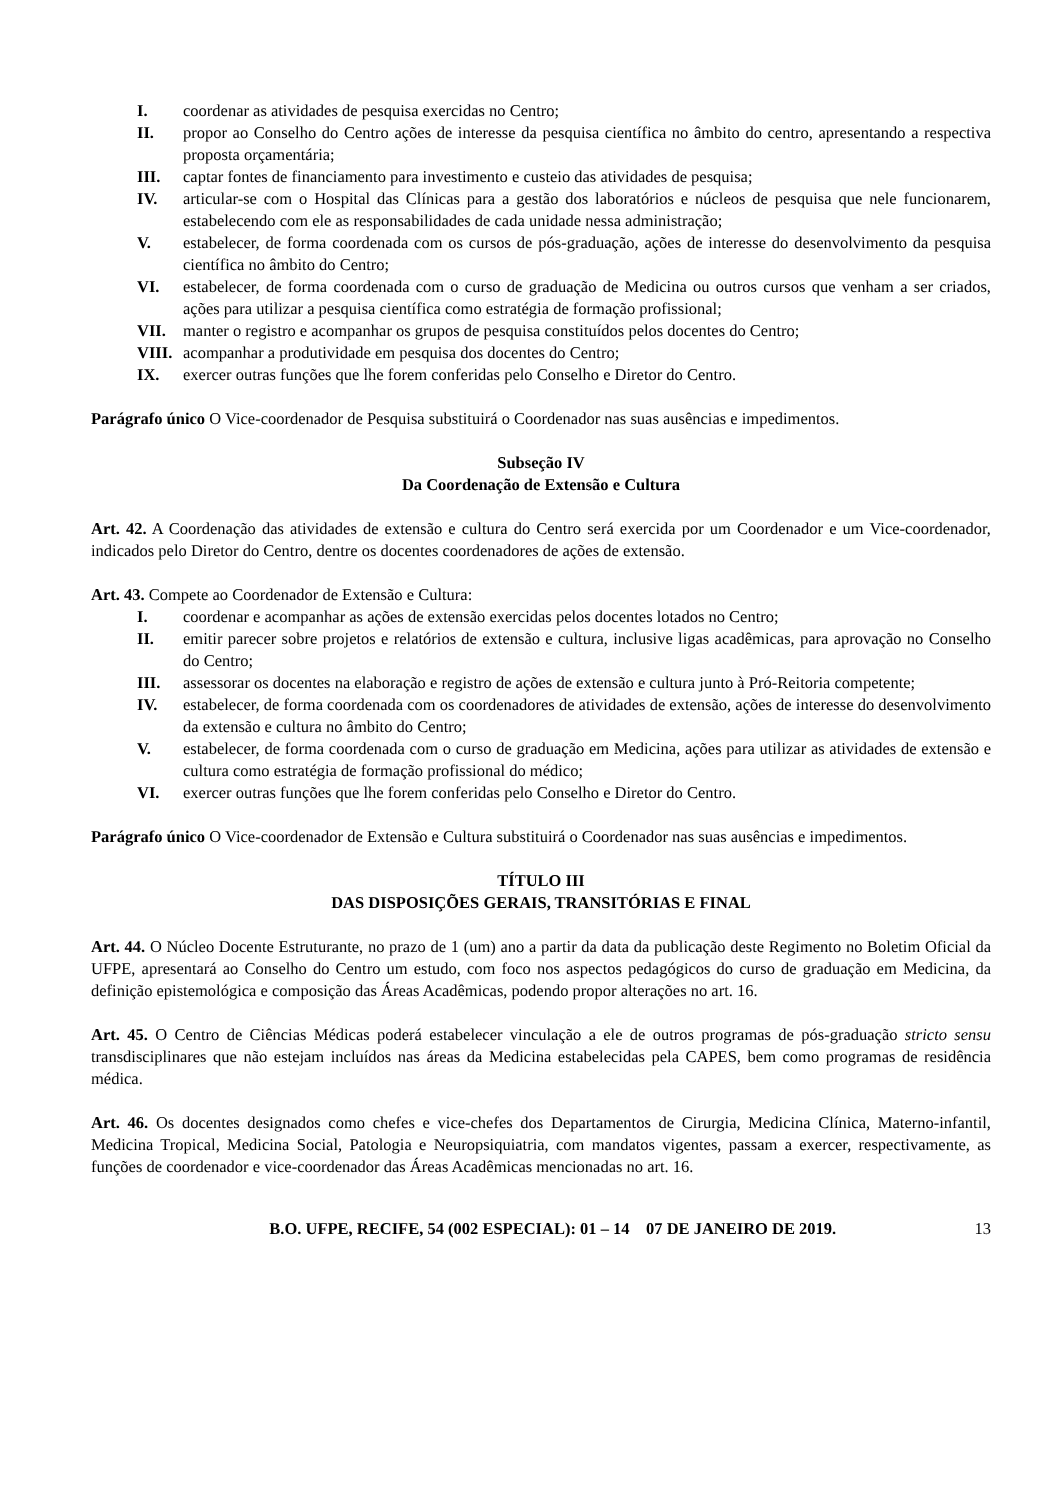I. coordenar as atividades de pesquisa exercidas no Centro;
II. propor ao Conselho do Centro ações de interesse da pesquisa científica no âmbito do centro, apresentando a respectiva proposta orçamentária;
III. captar fontes de financiamento para investimento e custeio das atividades de pesquisa;
IV. articular-se com o Hospital das Clínicas para a gestão dos laboratórios e núcleos de pesquisa que nele funcionarem, estabelecendo com ele as responsabilidades de cada unidade nessa administração;
V. estabelecer, de forma coordenada com os cursos de pós-graduação, ações de interesse do desenvolvimento da pesquisa científica no âmbito do Centro;
VI. estabelecer, de forma coordenada com o curso de graduação de Medicina ou outros cursos que venham a ser criados, ações para utilizar a pesquisa científica como estratégia de formação profissional;
VII. manter o registro e acompanhar os grupos de pesquisa constituídos pelos docentes do Centro;
VIII. acompanhar a produtividade em pesquisa dos docentes do Centro;
IX. exercer outras funções que lhe forem conferidas pelo Conselho e Diretor do Centro.
Parágrafo único O Vice-coordenador de Pesquisa substituirá o Coordenador nas suas ausências e impedimentos.
Subseção IV
Da Coordenação de Extensão e Cultura
Art. 42. A Coordenação das atividades de extensão e cultura do Centro será exercida por um Coordenador e um Vice-coordenador, indicados pelo Diretor do Centro, dentre os docentes coordenadores de ações de extensão.
Art. 43. Compete ao Coordenador de Extensão e Cultura:
I. coordenar e acompanhar as ações de extensão exercidas pelos docentes lotados no Centro;
II. emitir parecer sobre projetos e relatórios de extensão e cultura, inclusive ligas acadêmicas, para aprovação no Conselho do Centro;
III. assessorar os docentes na elaboração e registro de ações de extensão e cultura junto à Pró-Reitoria competente;
IV. estabelecer, de forma coordenada com os coordenadores de atividades de extensão, ações de interesse do desenvolvimento da extensão e cultura no âmbito do Centro;
V. estabelecer, de forma coordenada com o curso de graduação em Medicina, ações para utilizar as atividades de extensão e cultura como estratégia de formação profissional do médico;
VI. exercer outras funções que lhe forem conferidas pelo Conselho e Diretor do Centro.
Parágrafo único O Vice-coordenador de Extensão e Cultura substituirá o Coordenador nas suas ausências e impedimentos.
TÍTULO III
DAS DISPOSIÇÕES GERAIS, TRANSITÓRIAS E FINAL
Art. 44. O Núcleo Docente Estruturante, no prazo de 1 (um) ano a partir da data da publicação deste Regimento no Boletim Oficial da UFPE, apresentará ao Conselho do Centro um estudo, com foco nos aspectos pedagógicos do curso de graduação em Medicina, da definição epistemológica e composição das Áreas Acadêmicas, podendo propor alterações no art. 16.
Art. 45. O Centro de Ciências Médicas poderá estabelecer vinculação a ele de outros programas de pós-graduação stricto sensu transdisciplinares que não estejam incluídos nas áreas da Medicina estabelecidas pela CAPES, bem como programas de residência médica.
Art. 46. Os docentes designados como chefes e vice-chefes dos Departamentos de Cirurgia, Medicina Clínica, Materno-infantil, Medicina Tropical, Medicina Social, Patologia e Neuropsiquiatria, com mandatos vigentes, passam a exercer, respectivamente, as funções de coordenador e vice-coordenador das Áreas Acadêmicas mencionadas no art. 16.
B.O. UFPE, RECIFE, 54 (002 ESPECIAL): 01 – 14 07 DE JANEIRO DE 2019. 13